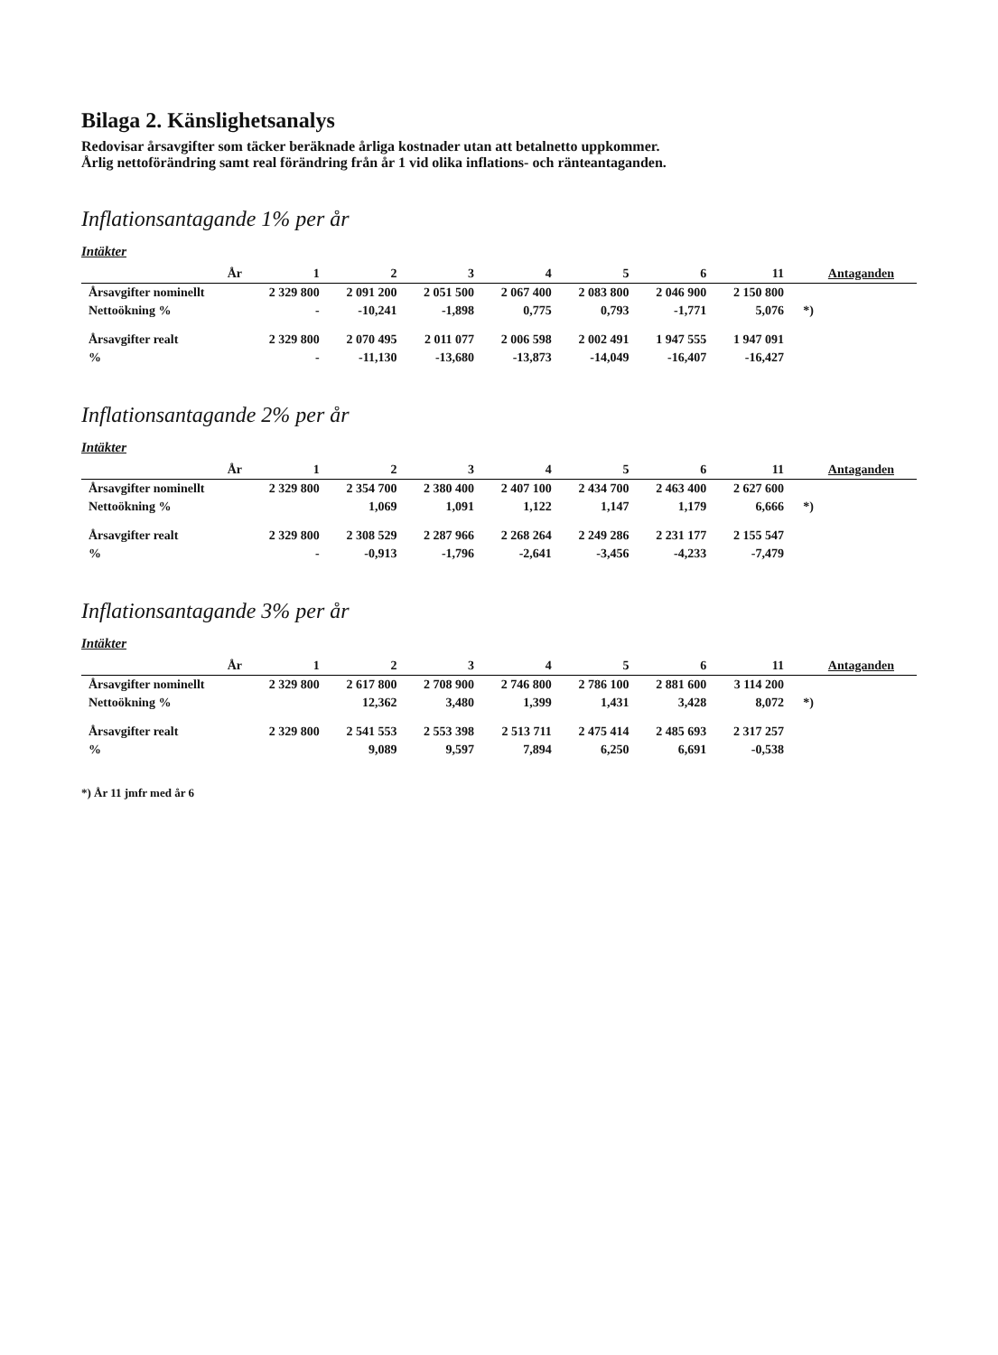Bilaga 2. Känslighetsanalys
Redovisar årsavgifter som täcker beräknade årliga kostnader utan att betalnetto uppkommer.
Årlig nettoförändring samt real förändring från år 1 vid olika inflations- och ränteantaganden.
Inflationsantagande 1% per år
Intäkter
| År | 1 | 2 | 3 | 4 | 5 | 6 | 11 | | Antaganden |
| --- | --- | --- | --- | --- | --- | --- | --- | --- | --- |
| Årsavgifter nominellt | 2 329 800 | 2 091 200 | 2 051 500 | 2 067 400 | 2 083 800 | 2 046 900 | 2 150 800 | | |
| Nettoökning % | - | -10,241 | -1,898 | 0,775 | 0,793 | -1,771 | 5,076 | *) | |
| Årsavgifter realt | 2 329 800 | 2 070 495 | 2 011 077 | 2 006 598 | 2 002 491 | 1 947 555 | 1 947 091 | | |
| % | - | -11,130 | -13,680 | -13,873 | -14,049 | -16,407 | -16,427 | | |
Inflationsantagande 2% per år
Intäkter
| År | 1 | 2 | 3 | 4 | 5 | 6 | 11 | | Antaganden |
| --- | --- | --- | --- | --- | --- | --- | --- | --- | --- |
| Årsavgifter nominellt | 2 329 800 | 2 354 700 | 2 380 400 | 2 407 100 | 2 434 700 | 2 463 400 | 2 627 600 | | |
| Nettoökning % | | 1,069 | 1,091 | 1,122 | 1,147 | 1,179 | 6,666 | *) | |
| Årsavgifter realt | 2 329 800 | 2 308 529 | 2 287 966 | 2 268 264 | 2 249 286 | 2 231 177 | 2 155 547 | | |
| % | - | -0,913 | -1,796 | -2,641 | -3,456 | -4,233 | -7,479 | | |
Inflationsantagande 3% per år
Intäkter
| År | 1 | 2 | 3 | 4 | 5 | 6 | 11 | | Antaganden |
| --- | --- | --- | --- | --- | --- | --- | --- | --- | --- |
| Årsavgifter nominellt | 2 329 800 | 2 617 800 | 2 708 900 | 2 746 800 | 2 786 100 | 2 881 600 | 3 114 200 | | |
| Nettoökning % | | 12,362 | 3,480 | 1,399 | 1,431 | 3,428 | 8,072 | *) | |
| Årsavgifter realt | 2 329 800 | 2 541 553 | 2 553 398 | 2 513 711 | 2 475 414 | 2 485 693 | 2 317 257 | | |
| % | | 9,089 | 9,597 | 7,894 | 6,250 | 6,691 | -0,538 | | |
*) År 11 jmfr med år 6